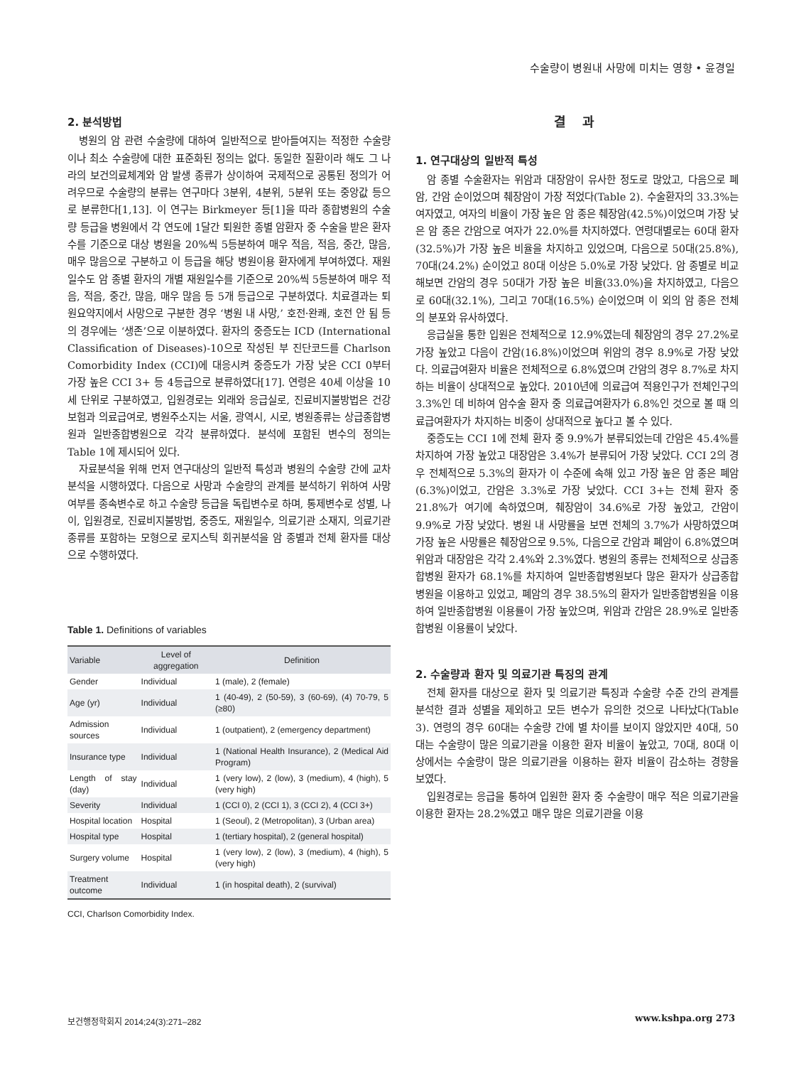수술량이 병원내 사망에 미치는 영향 • 윤경일
2. 분석방법
병원의 암 관련 수술량에 대하여 일반적으로 받아들여지는 적정한 수술량이나 최소 수술량에 대한 표준화된 정의는 없다. 동일한 질환이라 해도 그 나라의 보건의료체계와 암 발생 종류가 상이하여 국제적으로 공통된 정의가 어려우므로 수술량의 분류는 연구마다 3분위, 4분위, 5분위 또는 중앙값 등으로 분류한다[1,13]. 이 연구는 Birkmeyer 등[1]을 따라 종합병원의 수술량 등급을 병원에서 각 연도에 1달간 퇴원한 종별 암환자 중 수술을 받은 환자수를 기준으로 대상 병원을 20%씩 5등분하여 매우 적음, 적음, 중간, 많음, 매우 많음으로 구분하고 이 등급을 해당 병원이용 환자에게 부여하였다. 재원일수도 암 종별 환자의 개별 재원일수를 기준으로 20%씩 5등분하여 매우 적음, 적음, 중간, 많음, 매우 많음 등 5개 등급으로 구분하였다. 치료결과는 퇴원요약지에서 사망으로 구분한 경우 ‘병원 내 사망,’ 호전·완쾌, 호전 안 됨 등의 경우에는 ‘생존’으로 이분하였다. 환자의 중증도는 ICD (International Classification of Diseases)-10으로 작성된 부 진단코드를 Charlson Comorbidity Index (CCI)에 대응시켜 중증도가 가장 낮은 CCI 0부터 가장 높은 CCI 3+ 등 4등급으로 분류하였다[17]. 연령은 40세 이상을 10세 단위로 구분하였고, 입원경로는 외래와 응급실로, 진료비지불방법은 건강보험과 의료급여로, 병원주소지는 서울, 광역시, 시로, 병원종류는 상급종합병원과 일반종합병원으로 각각 분류하였다. 분석에 포함된 변수의 정의는 Table 1에 제시되어 있다.
자료분석을 위해 먼저 연구대상의 일반적 특성과 병원의 수술량 간에 교차분석을 시행하였다. 다음으로 사망과 수술량의 관계를 분석하기 위하여 사망 여부를 종속변수로 하고 수술량 등급을 독립변수로 하며, 통제변수로 성별, 나이, 입원경로, 진료비지불방법, 중증도, 재원일수, 의료기관 소재지, 의료기관 종류를 포함하는 모형으로 로지스틱 회귀분석을 암 종별과 전체 환자를 대상으로 수행하였다.
Table 1. Definitions of variables
| Variable | Level of aggregation | Definition |
| --- | --- | --- |
| Gender | Individual | 1 (male), 2 (female) |
| Age (yr) | Individual | 1 (40-49), 2 (50-59), 3 (60-69), (4) 70-79, 5 (≥80) |
| Admission sources | Individual | 1 (outpatient), 2 (emergency department) |
| Insurance type | Individual | 1 (National Health Insurance), 2 (Medical Aid Program) |
| Length of stay (day) | Individual | 1 (very low), 2 (low), 3 (medium), 4 (high), 5 (very high) |
| Severity | Individual | 1 (CCI 0), 2 (CCI 1), 3 (CCI 2), 4 (CCI 3+) |
| Hospital location | Hospital | 1 (Seoul), 2 (Metropolitan), 3 (Urban area) |
| Hospital type | Hospital | 1 (tertiary hospital), 2 (general hospital) |
| Surgery volume | Hospital | 1 (very low), 2 (low), 3 (medium), 4 (high), 5 (very high) |
| Treatment outcome | Individual | 1 (in hospital death), 2 (survival) |
CCI, Charlson Comorbidity Index.
결 과
1. 연구대상의 일반적 특성
암 종별 수술환자는 위암과 대장암이 유사한 정도로 많았고, 다음으로 폐암, 간암 순이었으며 췌장암이 가장 적었다(Table 2). 수술환자의 33.3%는 여자였고, 여자의 비율이 가장 높은 암 종은 췌장암(42.5%)이었으며 가장 낮은 암 종은 간암으로 여자가 22.0%를 차지하였다. 연령대별로는 60대 환자(32.5%)가 가장 높은 비율을 차지하고 있었으며, 다음으로 50대(25.8%), 70대(24.2%) 순이었고 80대 이상은 5.0%로 가장 낮았다. 암 종별로 비교해보면 간암의 경우 50대가 가장 높은 비율(33.0%)을 차지하였고, 다음으로 60대(32.1%), 그리고 70대(16.5%) 순이었으며 이 외의 암 종은 전체의 분포와 유사하였다.
응급실을 통한 입원은 전체적으로 12.9%였는데 췌장암의 경우 27.2%로 가장 높았고 다음이 간암(16.8%)이었으며 위암의 경우 8.9%로 가장 낮았다. 의료급여환자 비율은 전체적으로 6.8%였으며 간암의 경우 8.7%로 차지하는 비율이 상대적으로 높았다. 2010년에 의료급여 적용인구가 전체인구의 3.3%인 데 비하여 암수술 환자 중 의료급여환자가 6.8%인 것으로 볼 때 의료급여환자가 차지하는 비중이 상대적으로 높다고 볼 수 있다.
중증도는 CCI 1에 전체 환자 중 9.9%가 분류되었는데 간암은 45.4%를 차지하여 가장 높았고 대장암은 3.4%가 분류되어 가장 낮았다. CCI 2의 경우 전체적으로 5.3%의 환자가 이 수준에 속해 있고 가장 높은 암 종은 폐암(6.3%)이었고, 간암은 3.3%로 가장 낮았다. CCI 3+는 전체 환자 중 21.8%가 여기에 속하였으며, 췌장암이 34.6%로 가장 높았고, 간암이 9.9%로 가장 낮았다. 병원 내 사망률을 보면 전체의 3.7%가 사망하였으며 가장 높은 사망률은 췌장암으로 9.5%, 다음으로 간암과 폐암이 6.8%였으며 위암과 대장암은 각각 2.4%와 2.3%였다. 병원의 종류는 전체적으로 상급종합병원 환자가 68.1%를 차지하여 일반종합병원보다 많은 환자가 상급종합병원을 이용하고 있었고, 폐암의 경우 38.5%의 환자가 일반종합병원을 이용하여 일반종합병원 이용률이 가장 높았으며, 위암과 간암은 28.9%로 일반종합병원 이용률이 낮았다.
2. 수술량과 환자 및 의료기관 특징의 관계
전체 환자를 대상으로 환자 및 의료기관 특징과 수술량 수준 간의 관계를 분석한 결과 성별을 제외하고 모든 변수가 유의한 것으로 나타났다(Table 3). 연령의 경우 60대는 수술량 간에 별 차이를 보이지 않았지만 40대, 50대는 수술량이 많은 의료기관을 이용한 환자 비율이 높았고, 70대, 80대 이상에서는 수술량이 많은 의료기관을 이용하는 환자 비율이 감소하는 경향을 보였다.
입원경로는 응급을 통하여 입원한 환자 중 수술량이 매우 적은 의료기관을 이용한 환자는 28.2%였고 매우 많은 의료기관을 이용
보건행정학회지 2014;24(3):271–282
www.kshpa.org 273